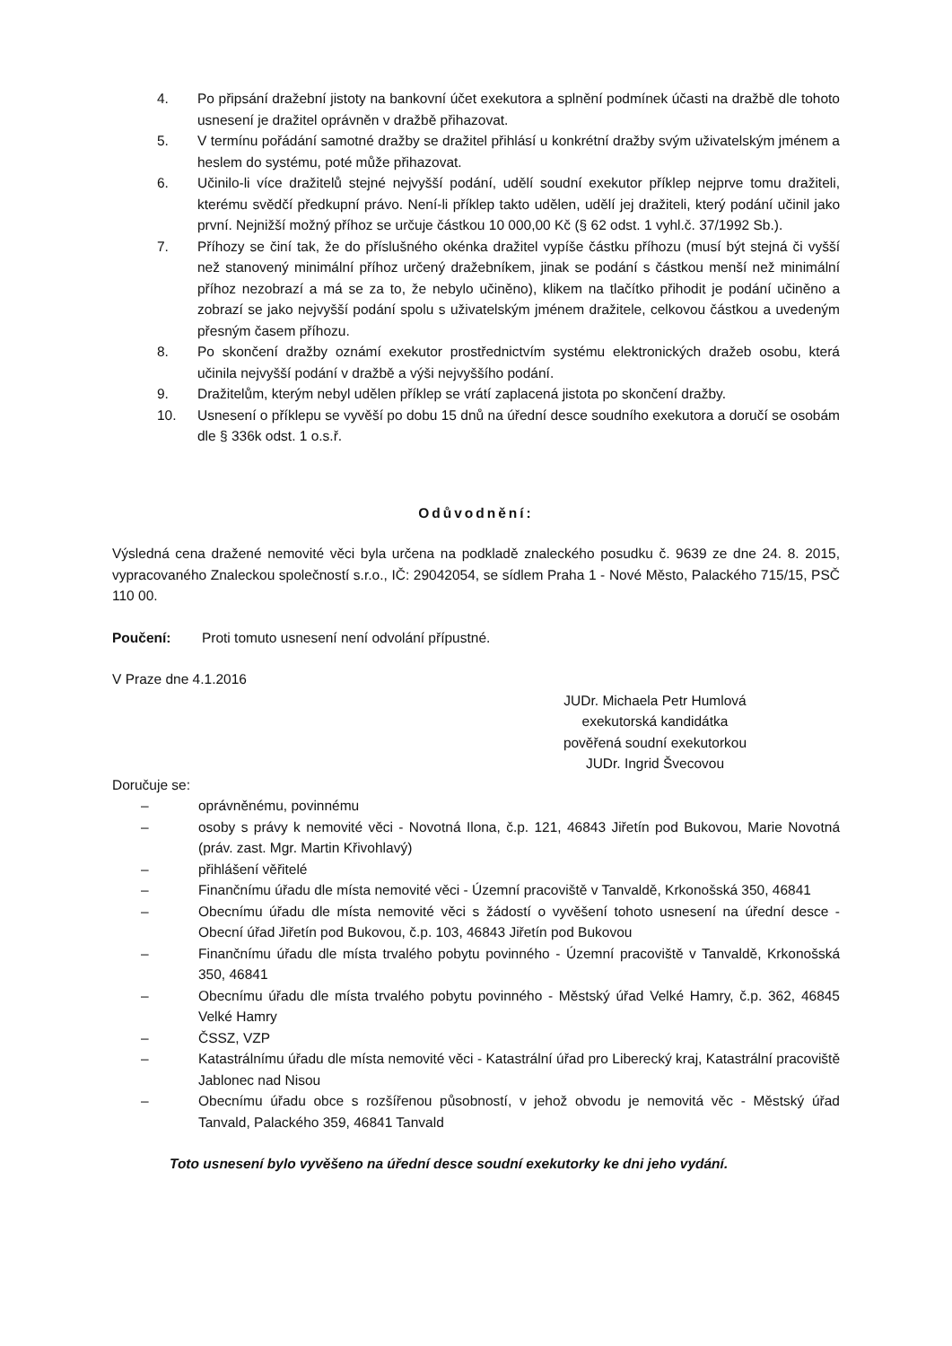4. Po připsání dražební jistoty na bankovní účet exekutora a splnění podmínek účasti na dražbě dle tohoto usnesení je dražitel oprávněn v dražbě přihazovat.
5. V termínu pořádání samotné dražby se dražitel přihlásí u konkrétní dražby svým uživatelským jménem a heslem do systému, poté může přihazovat.
6. Učinilo-li více dražitelů stejné nejvyšší podání, udělí soudní exekutor příklep nejprve tomu dražiteli, kterému svědčí předkupní právo. Není-li příklep takto udělen, udělí jej dražiteli, který podání učinil jako první. Nejnižší možný příhoz se určuje částkou 10 000,00 Kč (§ 62 odst. 1 vyhl.č. 37/1992 Sb.).
7. Příhozy se činí tak, že do příslušného okénka dražitel vypíše částku příhozu (musí být stejná či vyšší než stanovený minimální příhoz určený dražebníkem, jinak se podání s částkou menší než minimální příhoz nezobrazí a má se za to, že nebylo učiněno), klikem na tlačítko přihodit je podání učiněno a zobrazí se jako nejvyšší podání spolu s uživatelským jménem dražitele, celkovou částkou a uvedeným přesným časem příhozu.
8. Po skončení dražby oznámí exekutor prostřednictvím systému elektronických dražeb osobu, která učinila nejvyšší podání v dražbě a výši nejvyššího podání.
9. Dražitelům, kterým nebyl udělen příklep se vrátí zaplacená jistota po skončení dražby.
10. Usnesení o příklepu se vyvěší po dobu 15 dnů na úřední desce soudního exekutora a doručí se osobám dle § 336k odst. 1 o.s.ř.
Odůvodnění:
Výsledná cena dražené nemovité věci byla určena na podkladě znaleckého posudku č. 9639 ze dne 24. 8. 2015, vypracovaného Znaleckou společností s.r.o., IČ: 29042054, se sídlem Praha 1 - Nové Město, Palackého 715/15, PSČ 110 00.
Poučení: Proti tomuto usnesení není odvolání přípustné.
V Praze dne 4.1.2016
JUDr. Michaela Petr Humlová
exekutorská kandidátka
pověřená soudní exekutorkou
JUDr. Ingrid Švecovou
Doručuje se:
– oprávněnému, povinnému
– osoby s právy k nemovité věci - Novotná Ilona, č.p. 121, 46843 Jiřetín pod Bukovou, Marie Novotná (práv. zast. Mgr. Martin Křivohlavý)
– přihlášení věřitelé
– Finančnímu úřadu dle místa nemovité věci - Územní pracoviště v Tanvaldě, Krkonošská 350, 46841
– Obecnímu úřadu dle místa nemovité věci s žádostí o vyvěšení tohoto usnesení na úřední desce - Obecní úřad Jiřetín pod Bukovou, č.p. 103, 46843 Jiřetín pod Bukovou
– Finančnímu úřadu dle místa trvalého pobytu povinného - Územní pracoviště v Tanvaldě, Krkonošská 350, 46841
– Obecnímu úřadu dle místa trvalého pobytu povinného - Městský úřad Velké Hamry, č.p. 362, 46845 Velké Hamry
– ČSSZ, VZP
– Katastrálnímu úřadu dle místa nemovité věci - Katastrální úřad pro Liberecký kraj, Katastrální pracoviště Jablonec nad Nisou
– Obecnímu úřadu obce s rozšířenou působností, v jehož obvodu je nemovitá věc - Městský úřad Tanvald, Palackého 359, 46841 Tanvald
Toto usnesení bylo vyvěšeno na úřední desce soudní exekutorky ke dni jeho vydání.